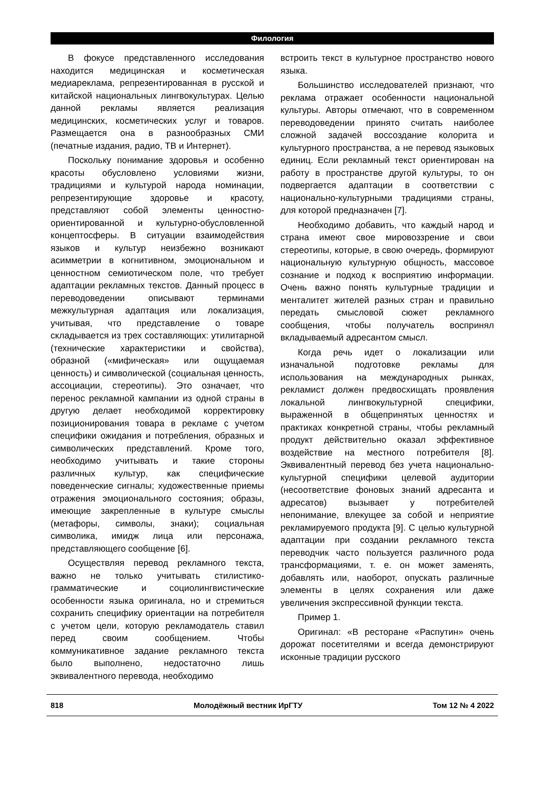Филология
В фокусе представленного исследования находится медицинская и косметическая медиареклама, репрезентированная в русской и китайской национальных лингвокультурах. Целью данной рекламы является реализация медицинских, косметических услуг и товаров. Размещается она в разнообразных СМИ (печатные издания, радио, ТВ и Интернет).
Поскольку понимание здоровья и особенно красоты обусловлено условиями жизни, традициями и культурой народа номинации, репрезентирующие здоровье и красоту, представляют собой элементы ценностно-ориентированной и культурно-обусловленной концептосферы. В ситуации взаимодействия языков и культур неизбежно возникают асимметрии в когнитивном, эмоциональном и ценностном семиотическом поле, что требует адаптации рекламных текстов. Данный процесс в переводоведении описывают терминами межкультурная адаптация или локализация, учитывая, что представление о товаре складывается из трех составляющих: утилитарной (технические характеристики и свойства), образной («мифическая» или ощущаемая ценность) и символической (социальная ценность, ассоциации, стереотипы). Это означает, что перенос рекламной кампании из одной страны в другую делает необходимой корректировку позиционирования товара в рекламе с учетом специфики ожидания и потребления, образных и символических представлений. Кроме того, необходимо учитывать и такие стороны различных культур, как специфические поведенческие сигналы; художественные приемы отражения эмоционального состояния; образы, имеющие закрепленные в культуре смыслы (метафоры, символы, знаки); социальная символика, имидж лица или персонажа, представляющего сообщение [6].
Осуществляя перевод рекламного текста, важно не только учитывать стилистико-грамматические и социолингвистические особенности языка оригинала, но и стремиться сохранить специфику ориентации на потребителя с учетом цели, которую рекламодатель ставил перед своим сообщением. Чтобы коммуникативное задание рекламного текста было выполнено, недостаточно лишь эквивалентного перевода, необходимо
встроить текст в культурное пространство нового языка.
Большинство исследователей признают, что реклама отражает особенности национальной культуры. Авторы отмечают, что в современном переводоведении принято считать наиболее сложной задачей воссоздание колорита и культурного пространства, а не перевод языковых единиц. Если рекламный текст ориентирован на работу в пространстве другой культуры, то он подвергается адаптации в соответствии с национально-культурными традициями страны, для которой предназначен [7].
Необходимо добавить, что каждый народ и страна имеют свое мировоззрение и свои стереотипы, которые, в свою очередь, формируют национальную культурную общность, массовое сознание и подход к восприятию информации. Очень важно понять культурные традиции и менталитет жителей разных стран и правильно передать смысловой сюжет рекламного сообщения, чтобы получатель воспринял вкладываемый адресантом смысл.
Когда речь идет о локализации или изначальной подготовке рекламы для использования на международных рынках, рекламист должен предвосхищать проявления локальной лингвокультурной специфики, выраженной в общепринятых ценностях и практиках конкретной страны, чтобы рекламный продукт действительно оказал эффективное воздействие на местного потребителя [8]. Эквивалентный перевод без учета национально-культурной специфики целевой аудитории (несоответствие фоновых знаний адресанта и адресатов) вызывает у потребителей непонимание, влекущее за собой и неприятие рекламируемого продукта [9]. С целью культурной адаптации при создании рекламного текста переводчик часто пользуется различного рода трансформациями, т. е. он может заменять, добавлять или, наоборот, опускать различные элементы в целях сохранения или даже увеличения экспрессивной функции текста.
Пример 1.
Оригинал: «В ресторане «Распутин» очень дорожат посетителями и всегда демонстрируют исконные традиции русского
818 Молодёжный вестник ИрГТУ Том 12 № 4 2022